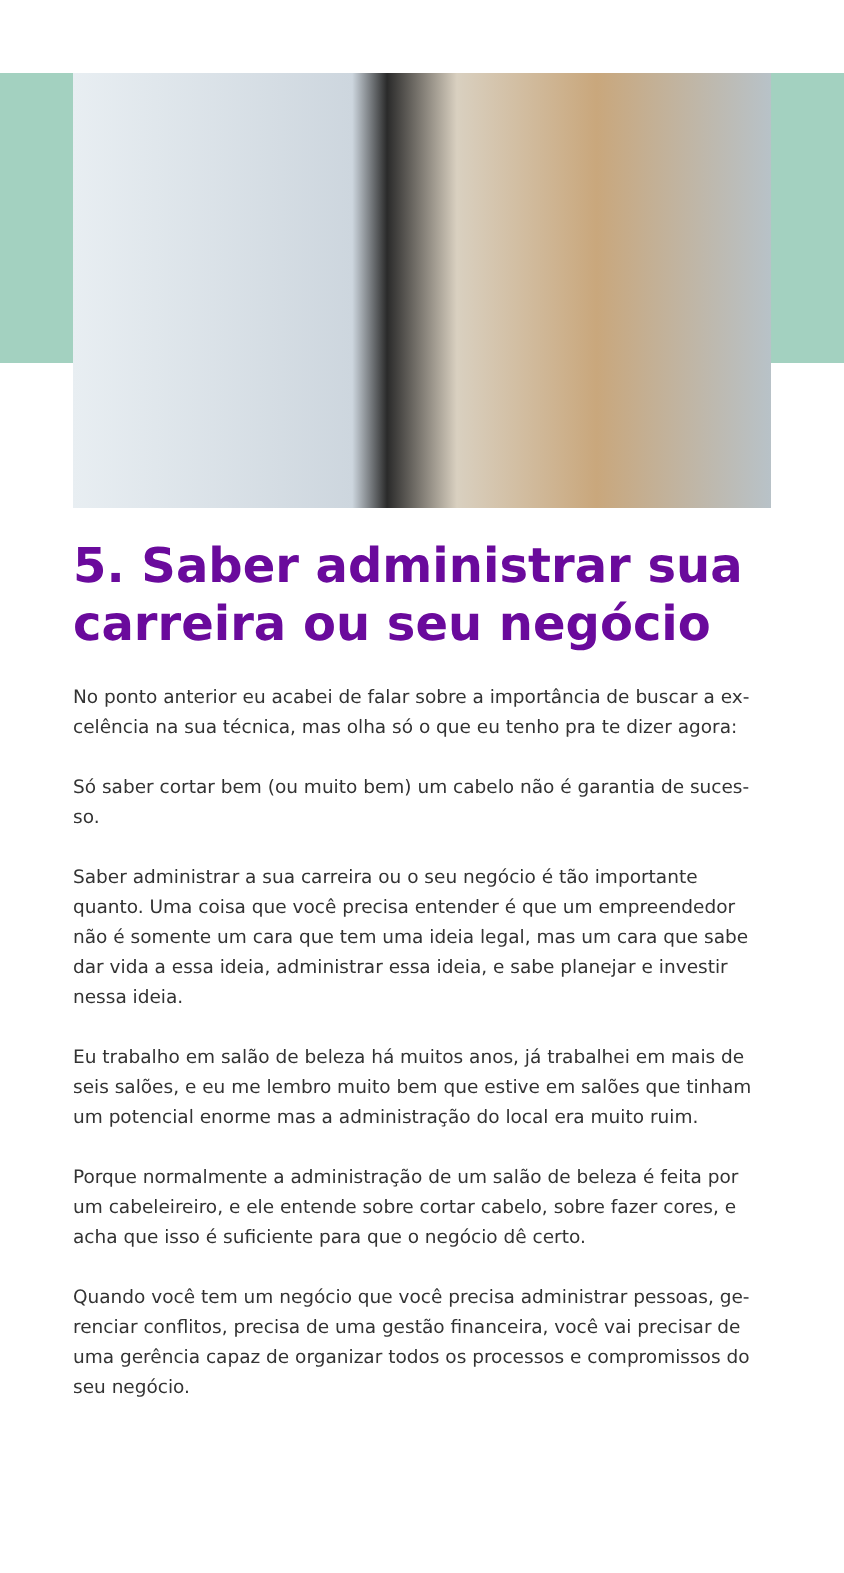5. Saber administrar sua carreira ou seu negócio
No ponto anterior eu acabei de falar sobre a importância de buscar a ex-celência na sua técnica, mas olha só o que eu tenho pra te dizer agora:
Só saber cortar bem (ou muito bem) um cabelo não é garantia de suces-so.
Saber administrar a sua carreira ou o seu negócio é tão importante quanto. Uma coisa que você precisa entender é que um empreendedor não é somente um cara que tem uma ideia legal, mas um cara que sabe dar vida a essa ideia, administrar essa ideia, e sabe planejar e investir nessa ideia.
Eu trabalho em salão de beleza há muitos anos, já trabalhei em mais de seis salões, e eu me lembro muito bem que estive em salões que tinham um potencial enorme mas a administração do local era muito ruim.
Porque normalmente a administração de um salão de beleza é feita por um cabeleireiro, e ele entende sobre cortar cabelo, sobre fazer cores, e acha que isso é suficiente para que o negócio dê certo.
Quando você tem um negócio que você precisa administrar pessoas, ge-renciar conflitos, precisa de uma gestão financeira, você vai precisar de uma gerência capaz de organizar todos os processos e compromissos do seu negócio.